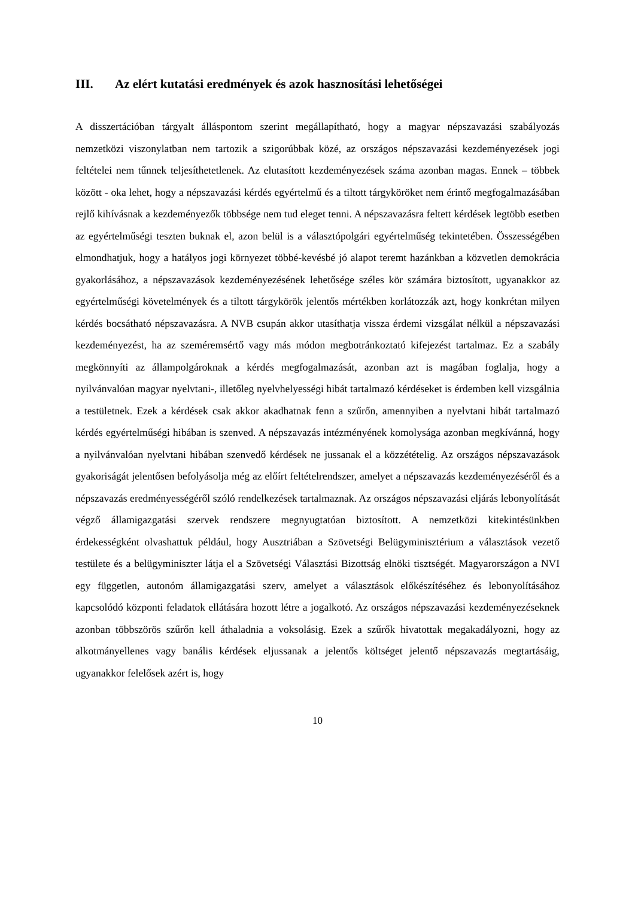III. Az elért kutatási eredmények és azok hasznosítási lehetőségei
A disszertációban tárgyalt álláspontom szerint megállapítható, hogy a magyar népszavazási szabályozás nemzetközi viszonylatban nem tartozik a szigorúbbak közé, az országos népszavazási kezdeményezések jogi feltételei nem tűnnek teljesíthetetlenek. Az elutasított kezdeményezések száma azonban magas. Ennek – többek között - oka lehet, hogy a népszavazási kérdés egyértelmű és a tiltott tárgyköröket nem érintő megfogalmazásában rejlő kihívásnak a kezdeményezők többsége nem tud eleget tenni. A népszavazásra feltett kérdések legtöbb esetben az egyértelműségi teszten buknak el, azon belül is a választópolgári egyértelműség tekintetében. Összességében elmondhatjuk, hogy a hatályos jogi környezet többé-kevésbé jó alapot teremt hazánkban a közvetlen demokrácia gyakorlásához, a népszavazások kezdeményezésének lehetősége széles kör számára biztosított, ugyanakkor az egyértelműségi követelmények és a tiltott tárgykörök jelentős mértékben korlátozzák azt, hogy konkrétan milyen kérdés bocsátható népszavazásra. A NVB csupán akkor utasíthatja vissza érdemi vizsgálat nélkül a népszavazási kezdeményezést, ha az szeméremsértő vagy más módon megbotránkoztató kifejezést tartalmaz. Ez a szabály megkönnyíti az állampolgároknak a kérdés megfogalmazását, azonban azt is magában foglalja, hogy a nyilvánvalóan magyar nyelvtani-, illetőleg nyelvhelyességi hibát tartalmazó kérdéseket is érdemben kell vizsgálnia a testületnek. Ezek a kérdések csak akkor akadhatnak fenn a szűrőn, amennyiben a nyelvtani hibát tartalmazó kérdés egyértelműségi hibában is szenved. A népszavazás intézményének komolysága azonban megkívánná, hogy a nyilvánvalóan nyelvtani hibában szenvedő kérdések ne jussanak el a közzétételig. Az országos népszavazások gyakoriságát jelentősen befolyásolja még az előírt feltételrendszer, amelyet a népszavazás kezdeményezéséről és a népszavazás eredményességéről szóló rendelkezések tartalmaznak. Az országos népszavazási eljárás lebonyolítását végző államigazgatási szervek rendszere megnyugtatóan biztosított. A nemzetközi kitekintésünkben érdekességként olvashattuk például, hogy Ausztriában a Szövetségi Belügyminisztérium a választások vezető testülete és a belügyminiszter látja el a Szövetségi Választási Bizottság elnöki tisztségét. Magyarországon a NVI egy független, autonóm államigazgatási szerv, amelyet a választások előkészítéséhez és lebonyolításához kapcsolódó központi feladatok ellátására hozott létre a jogalkotó. Az országos népszavazási kezdeményezéseknek azonban többszörös szűrőn kell áthaladnia a voksolásig. Ezek a szűrők hivatottak megakadályozni, hogy az alkotmányellenes vagy banális kérdések eljussanak a jelentős költséget jelentő népszavazás megtartásáig, ugyanakkor felelősek azért is, hogy
10